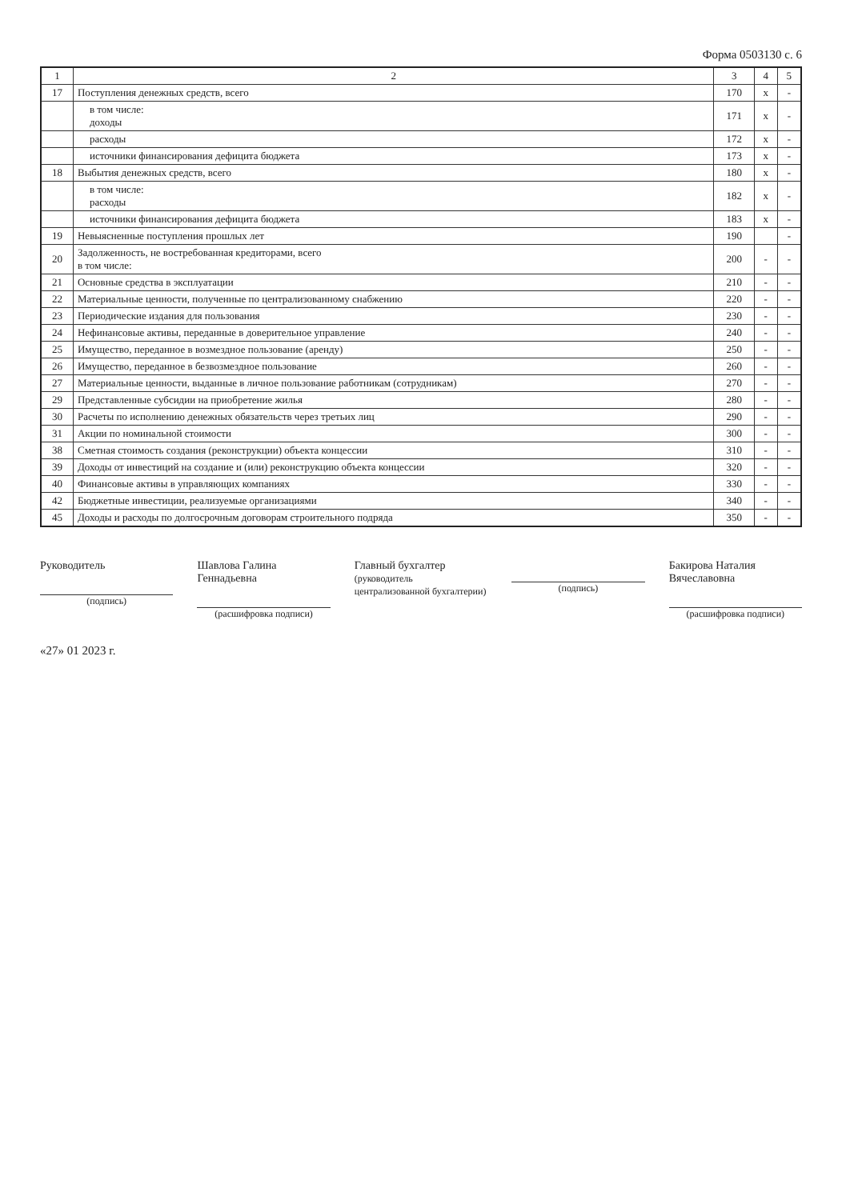Форма 0503130 с. 6
| 1 | 2 | 3 | 4 | 5 |
| --- | --- | --- | --- | --- |
| 17 | Поступления денежных средств, всего | 170 | x | - |
| | в том числе: доходы | 171 | x | - |
| | расходы | 172 | x | - |
| | источники финансирования дефицита бюджета | 173 | x | - |
| 18 | Выбытия денежных средств, всего | 180 | x | - |
| | в том числе: расходы | 182 | x | - |
| | источники финансирования дефицита бюджета | 183 | x | - |
| 19 | Невыясненные поступления прошлых лет | 190 | | - |
| 20 | Задолженность, не востребованная кредиторами, всего в том числе: | 200 | - | - |
| 21 | Основные средства в эксплуатации | 210 | - | - |
| 22 | Материальные ценности, полученные по централизованному снабжению | 220 | - | - |
| 23 | Периодические издания для пользования | 230 | - | - |
| 24 | Нефинансовые активы, переданные в доверительное управление | 240 | - | - |
| 25 | Имущество, переданное в возмездное пользование (аренду) | 250 | - | - |
| 26 | Имущество, переданное в безвозмездное пользование | 260 | - | - |
| 27 | Материальные ценности, выданные в личное пользование работникам (сотрудникам) | 270 | - | - |
| 29 | Представленные субсидии на приобретение жилья | 280 | - | - |
| 30 | Расчеты по исполнению денежных обязательств через третьих лиц | 290 | - | - |
| 31 | Акции по номинальной стоимости | 300 | - | - |
| 38 | Сметная стоимость создания (реконструкции) объекта концессии | 310 | - | - |
| 39 | Доходы от инвестиций на создание и (или) реконструкцию объекта концессии | 320 | - | - |
| 40 | Финансовые активы в управляющих компаниях | 330 | - | - |
| 42 | Бюджетные инвестиции, реализуемые организациями | 340 | - | - |
| 45 | Доходы и расходы по долгосрочным договорам строительного подряда | 350 | - | - |
Руководитель
(подпись)
Шавлова Галина Геннадьевна
(расшифровка подписи)
Главный бухгалтер
(руководитель централизованной бухгалтерии)
(подпись)
Бакирова Наталия Вячеславовна
(расшифровка подписи)
«27» 01 2023 г.